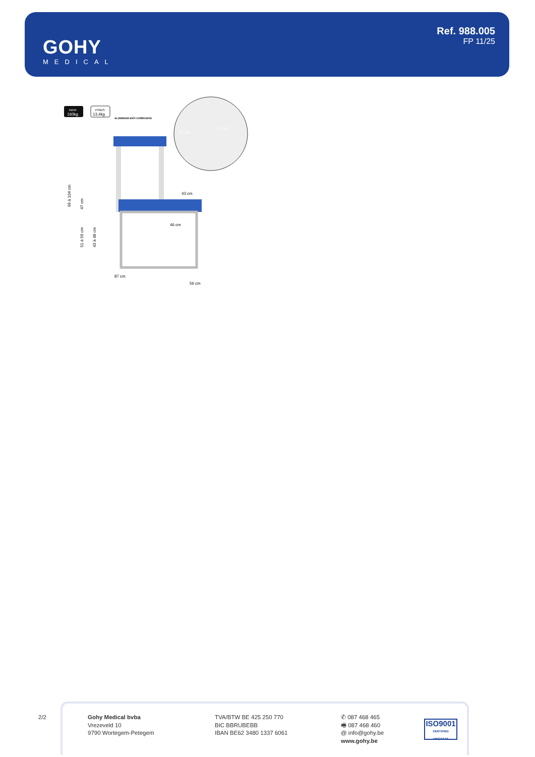GOHY
MEDICAL
Ref. 988.005
FP 11/25
MAXI
160kg.
POIDS
13,4kg.
ALUMINIUM ANTI-CORROSION
47 cm
99 à 104 cm
51 à 56 cm
43 à 48 cm
43 cm
46 cm
87 cm
56 cm
27 cm
17 cm
2/2
Gohy Medical bvba
Vrezeveld 10
9790 Wortegem-Petegem
TVA/BTW BE 425 250 770
BIC BBRUBEBB
IBAN BE62 3480 1337 6061
✆ 087 468 465
🖷 087 468 460
@ info@gohy.be
www.gohy.be
ISO9001
CERTIFIED VINÇOTTE